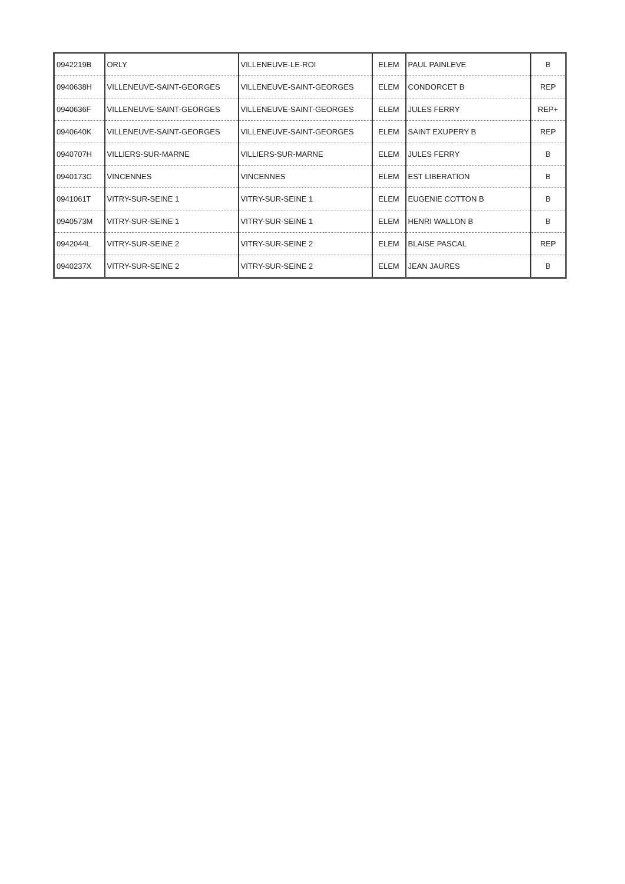| 0942219B | ORLY | VILLENEUVE-LE-ROI | ELEM | PAUL PAINLEVE | B |
| 0940638H | VILLENEUVE-SAINT-GEORGES | VILLENEUVE-SAINT-GEORGES | ELEM | CONDORCET B | REP |
| 0940636F | VILLENEUVE-SAINT-GEORGES | VILLENEUVE-SAINT-GEORGES | ELEM | JULES FERRY | REP+ |
| 0940640K | VILLENEUVE-SAINT-GEORGES | VILLENEUVE-SAINT-GEORGES | ELEM | SAINT EXUPERY B | REP |
| 0940707H | VILLIERS-SUR-MARNE | VILLIERS-SUR-MARNE | ELEM | JULES FERRY | B |
| 0940173C | VINCENNES | VINCENNES | ELEM | EST LIBERATION | B |
| 0941061T | VITRY-SUR-SEINE 1 | VITRY-SUR-SEINE 1 | ELEM | EUGENIE COTTON B | B |
| 0940573M | VITRY-SUR-SEINE 1 | VITRY-SUR-SEINE 1 | ELEM | HENRI WALLON B | B |
| 0942044L | VITRY-SUR-SEINE 2 | VITRY-SUR-SEINE 2 | ELEM | BLAISE PASCAL | REP |
| 0940237X | VITRY-SUR-SEINE 2 | VITRY-SUR-SEINE 2 | ELEM | JEAN JAURES | B |